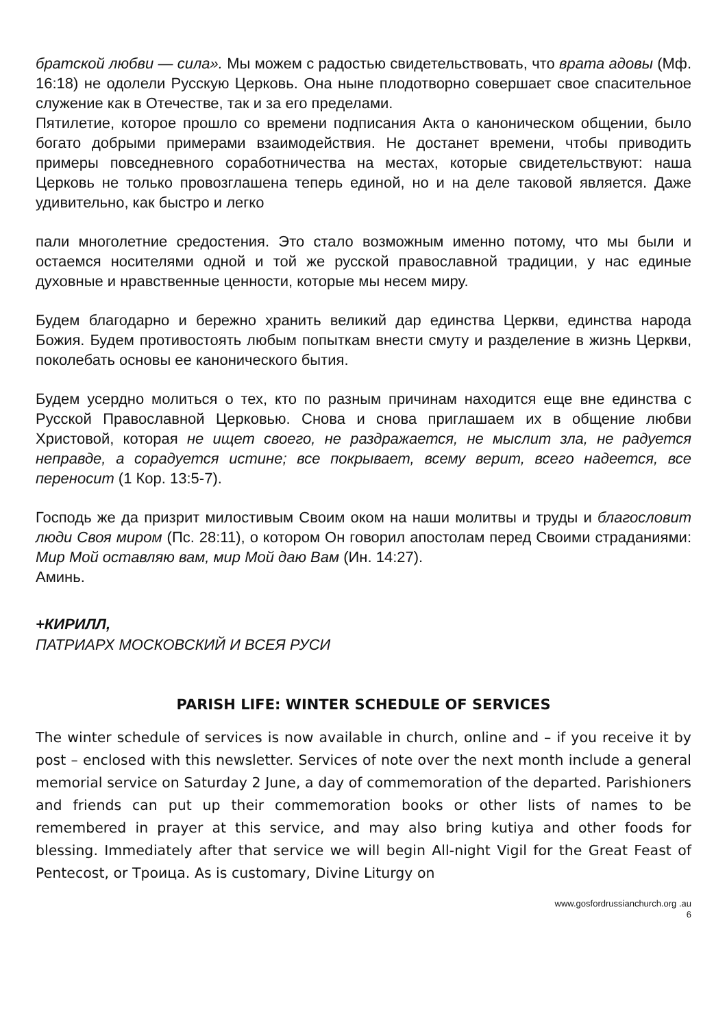братской любви — сила». Мы можем с радостью свидетельствовать, что врата адовы (Мф. 16:18) не одолели Русскую Церковь. Она ныне плодотворно совершает свое спасительное служение как в Отечестве, так и за его пределами.
Пятилетие, которое прошло со времени подписания Акта о каноническом общении, было богато добрыми примерами взаимодействия. Не достанет времени, чтобы приводить примеры повседневного соработничества на местах, которые свидетельствуют: наша Церковь не только провозглашена теперь единой, но и на деле таковой является. Даже удивительно, как быстро и легко
пали многолетние средостения. Это стало возможным именно потому, что мы были и остаемся носителями одной и той же русской православной традиции, у нас единые духовные и нравственные ценности, которые мы несем миру.
Будем благодарно и бережно хранить великий дар единства Церкви, единства народа Божия. Будем противостоять любым попыткам внести смуту и разделение в жизнь Церкви, поколебать основы ее канонического бытия.
Будем усердно молиться о тех, кто по разным причинам находится еще вне единства с Русской Православной Церковью. Снова и снова приглашаем их в общение любви Христовой, которая не ищет своего, не раздражается, не мыслит зла, не радуется неправде, а сорадуется истине; все покрывает, всему верит, всего надеется, все переносит (1 Кор. 13:5-7).
Господь же да призрит милостивым Своим оком на наши молитвы и труды и благословит люди Своя миром (Пс. 28:11), о котором Он говорил апостолам перед Своими страданиями: Мир Мой оставляю вам, мир Мой даю Вам (Ин. 14:27).
Аминь.
+КИРИЛЛ,
ПАТРИАРХ МОСКОВСКИЙ И ВСЕЯ РУСИ
PARISH LIFE: WINTER SCHEDULE OF SERVICES
The winter schedule of services is now available in church, online and – if you receive it by post – enclosed with this newsletter. Services of note over the next month include a general memorial service on Saturday 2 June, a day of commemoration of the departed. Parishioners and friends can put up their commemoration books or other lists of names to be remembered in prayer at this service, and may also bring kutiya and other foods for blessing. Immediately after that service we will begin All-night Vigil for the Great Feast of Pentecost, or Троица. As is customary, Divine Liturgy on
www.gosfordrussianchurch.org .au
6